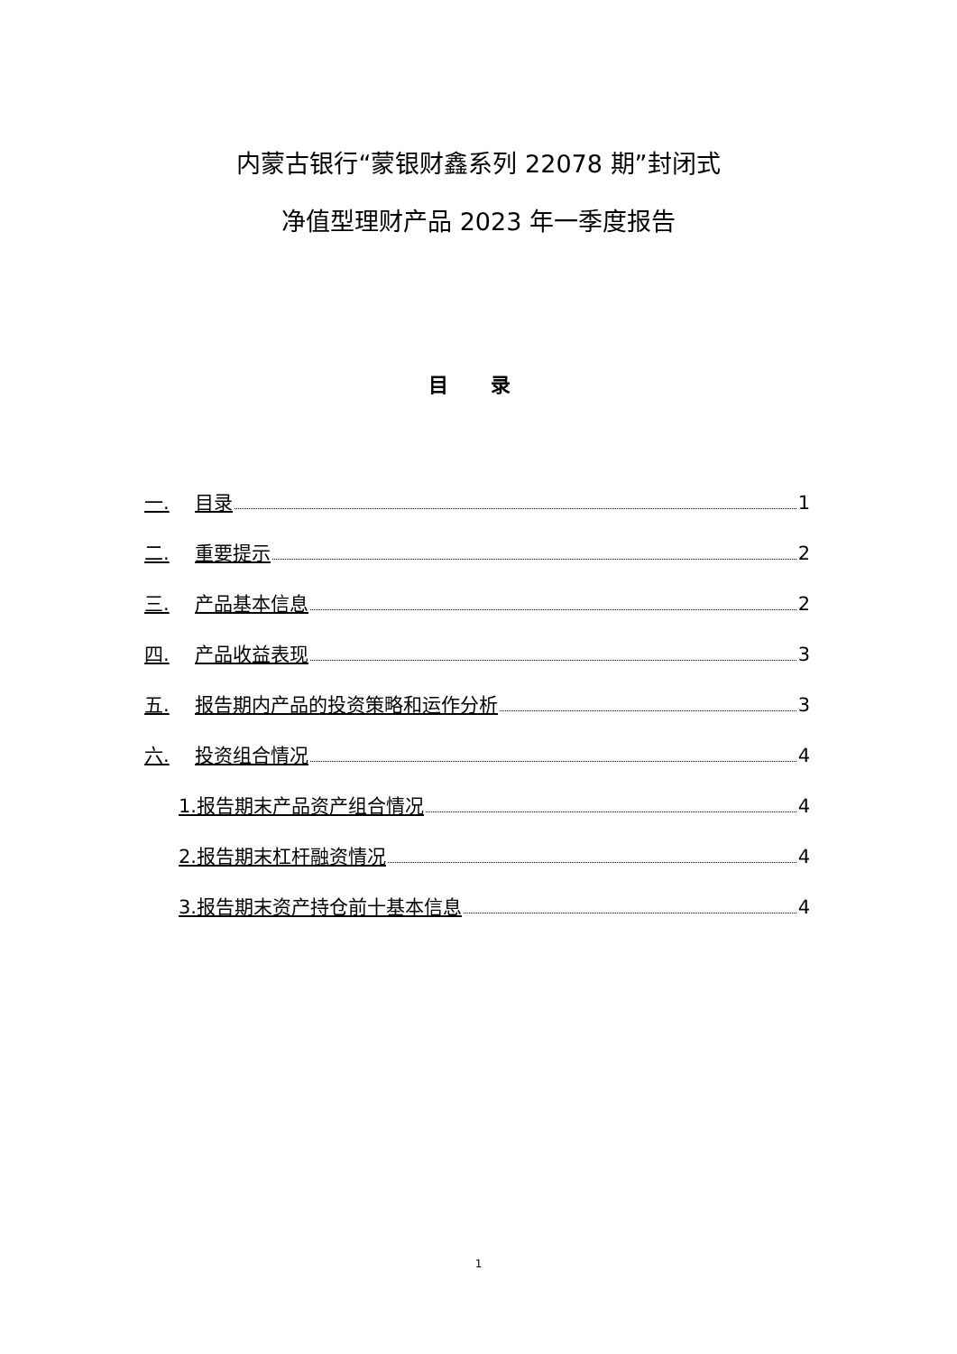内蒙古银行“蒙银财鑫系列 22078 期”封闭式
净值型理财产品 2023 年一季度报告
目 录
一. 目录 1
二. 重要提示 2
三. 产品基本信息 2
四. 产品收益表现 3
五. 报告期内产品的投资策略和运作分析 3
六. 投资组合情况 4
1.报告期末产品资产组合情况 4
2.报告期末杠杆融资情况 4
3.报告期末资产持仓前十基本信息 4
1